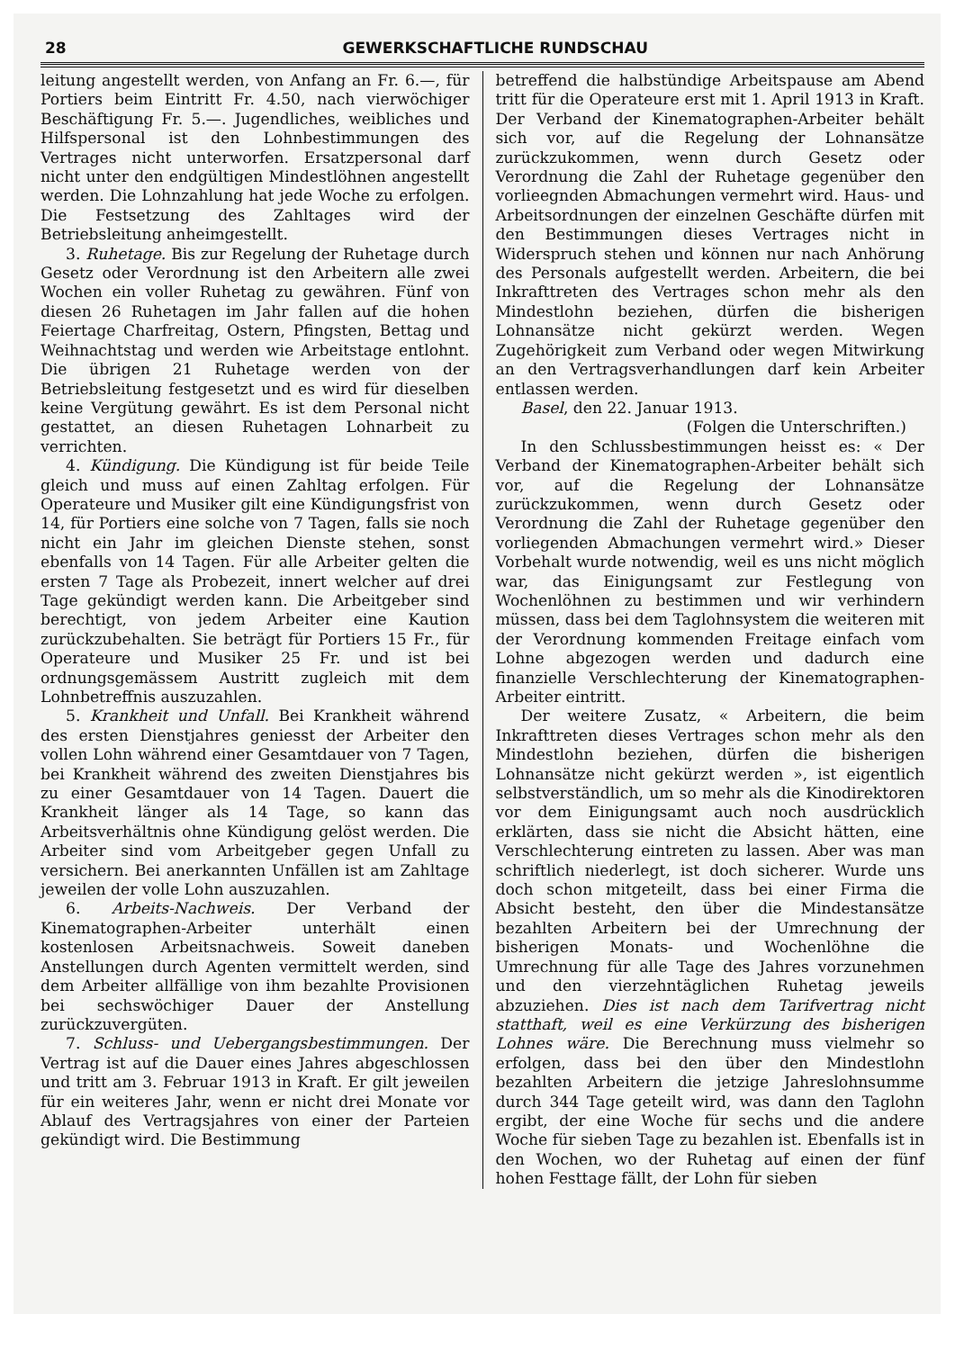28 GEWERKSCHAFTLICHE RUNDSCHAU
leitung angestellt werden, von Anfang an Fr. 6.—, für Portiers beim Eintritt Fr. 4.50, nach vierwöchiger Beschäftigung Fr. 5.—. Jugendliches, weibliches und Hilfspersonal ist den Lohnbestimmungen des Vertrages nicht unterworfen. Ersatzpersonal darf nicht unter den endgültigen Mindestlöhnen angestellt werden. Die Lohnzahlung hat jede Woche zu erfolgen. Die Festsetzung des Zahltages wird der Betriebsleitung anheimgestellt.
3. Ruhetage. Bis zur Regelung der Ruhetage durch Gesetz oder Verordnung ist den Arbeitern alle zwei Wochen ein voller Ruhetag zu gewähren. Fünf von diesen 26 Ruhetagen im Jahr fallen auf die hohen Feiertage Charfreitag, Ostern, Pfingsten, Bettag und Weihnachtstag und werden wie Arbeitstage entlohnt. Die übrigen 21 Ruhetage werden von der Betriebsleitung festgesetzt und es wird für dieselben keine Vergütung gewährt. Es ist dem Personal nicht gestattet, an diesen Ruhetagen Lohnarbeit zu verrichten.
4. Kündigung. Die Kündigung ist für beide Teile gleich und muss auf einen Zahltag erfolgen. Für Operateure und Musiker gilt eine Kündigungsfrist von 14, für Portiers eine solche von 7 Tagen, falls sie noch nicht ein Jahr im gleichen Dienste stehen, sonst ebenfalls von 14 Tagen. Für alle Arbeiter gelten die ersten 7 Tage als Probezeit, innert welcher auf drei Tage gekündigt werden kann. Die Arbeitgeber sind berechtigt, von jedem Arbeiter eine Kaution zurückzubehalten. Sie beträgt für Portiers 15 Fr., für Operateure und Musiker 25 Fr. und ist bei ordnungsgemässem Austritt zugleich mit dem Lohnbetreffnis auszuzahlen.
5. Krankheit und Unfall. Bei Krankheit während des ersten Dienstjahres geniesst der Arbeiter den vollen Lohn während einer Gesamtdauer von 7 Tagen, bei Krankheit während des zweiten Dienstjahres bis zu einer Gesamtdauer von 14 Tagen. Dauert die Krankheit länger als 14 Tage, so kann das Arbeitsverhältnis ohne Kündigung gelöst werden. Die Arbeiter sind vom Arbeitgeber gegen Unfall zu versichern. Bei anerkannten Unfällen ist am Zahltage jeweilen der volle Lohn auszuzahlen.
6. Arbeits-Nachweis. Der Verband der Kinematographen-Arbeiter unterhält einen kostenlosen Arbeitsnachweis. Soweit daneben Anstellungen durch Agenten vermittelt werden, sind dem Arbeiter allfällige von ihm bezahlte Provisionen bei sechswöchiger Dauer der Anstellung zurückzuvergüten.
7. Schluss- und Uebergangsbestimmungen. Der Vertrag ist auf die Dauer eines Jahres abgeschlossen und tritt am 3. Februar 1913 in Kraft. Er gilt jeweilen für ein weiteres Jahr, wenn er nicht drei Monate vor Ablauf des Vertragsjahres von einer der Parteien gekündigt wird. Die Bestimmung
betreffend die halbstündige Arbeitspause am Abend tritt für die Operateure erst mit 1. April 1913 in Kraft. Der Verband der Kinematographen-Arbeiter behält sich vor, auf die Regelung der Lohnansätze zurückzukommen, wenn durch Gesetz oder Verordnung die Zahl der Ruhetage gegenüber den vorlieegnden Abmachungen vermehrt wird. Haus- und Arbeitsordnungen der einzelnen Geschäfte dürfen mit den Bestimmungen dieses Vertrages nicht in Widerspruch stehen und können nur nach Anhörung des Personals aufgestellt werden. Arbeitern, die bei Inkrafttreten des Vertrages schon mehr als den Mindestlohn beziehen, dürfen die bisherigen Lohnansätze nicht gekürzt werden. Wegen Zugehörigkeit zum Verband oder wegen Mitwirkung an den Vertragsverhandlungen darf kein Arbeiter entlassen werden.
Basel, den 22. Januar 1913.
(Folgen die Unterschriften.)
In den Schlussbestimmungen heisst es: « Der Verband der Kinematographen-Arbeiter behält sich vor, auf die Regelung der Lohnansätze zurückzukommen, wenn durch Gesetz oder Verordnung die Zahl der Ruhetage gegenüber den vorliegenden Abmachungen vermehrt wird.» Dieser Vorbehalt wurde notwendig, weil es uns nicht möglich war, das Einigungsamt zur Festlegung von Wochenlöhnen zu bestimmen und wir verhindern müssen, dass bei dem Taglohnsystem die weiteren mit der Verordnung kommenden Freitage einfach vom Lohne abgezogen werden und dadurch eine finanzielle Verschlechterung der Kinematographen-Arbeiter eintritt.
Der weitere Zusatz, « Arbeitern, die beim Inkrafttreten dieses Vertrages schon mehr als den Mindestlohn beziehen, dürfen die bisherigen Lohnansätze nicht gekürzt werden », ist eigentlich selbstverständlich, um so mehr als die Kinodirektoren vor dem Einigungsamt auch noch ausdrücklich erklärten, dass sie nicht die Absicht hätten, eine Verschlechterung eintreten zu lassen. Aber was man schriftlich niederlegt, ist doch sicherer. Wurde uns doch schon mitgeteilt, dass bei einer Firma die Absicht besteht, den über die Mindestansätze bezahlten Arbeitern bei der Umrechnung der bisherigen Monats- und Wochenlöhne die Umrechnung für alle Tage des Jahres vorzunehmen und den vierzehntäglichen Ruhetag jeweils abzuziehen. Dies ist nach dem Tarifvertrag nicht statthaft, weil es eine Verkürzung des bisherigen Lohnes wäre. Die Berechnung muss vielmehr so erfolgen, dass bei den über den Mindestlohn bezahlten Arbeitern die jetzige Jahreslohnsumme durch 344 Tage geteilt wird, was dann den Taglohn ergibt, der eine Woche für sechs und die andere Woche für sieben Tage zu bezahlen ist. Ebenfalls ist in den Wochen, wo der Ruhetag auf einen der fünf hohen Festtage fällt, der Lohn für sieben